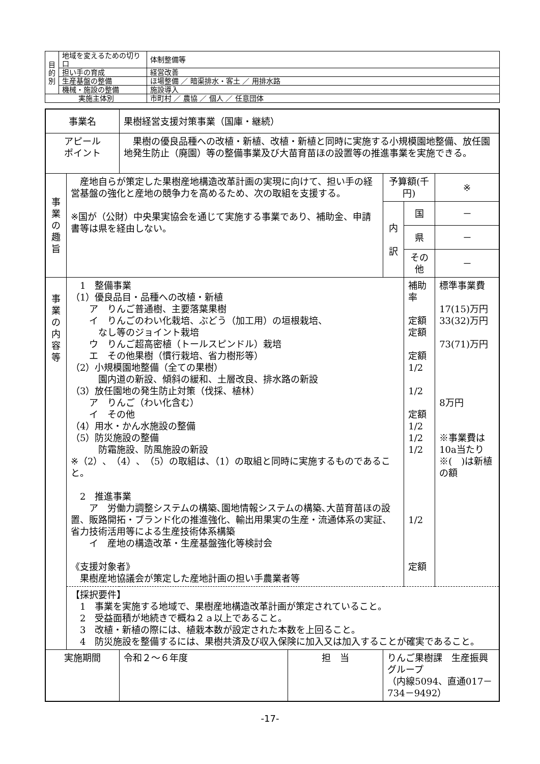| 目 的 別 | 地域を変えるための切り口 | 体制整備等 |
| | 担い手の育成 | 経営改善 |
| | 生産基盤の整備 | ほ場整備 ／ 暗渠排水・客土 ／ 用排水路 |
| | 機械・施設の整備 | 施設導入 |
| 実施主体別 | | 市町村 ／ 農協 ／ 個人 ／ 任意団体 |
| 事業名 | | 果樹経営支援対策事業（国庫・継続） | | | | |
| アピール ポイント | | 果樹の優良品種への改植・新植、改植・新植と同時に実施する小規模園地整備、放任園地発生防止（廃園）等の整備事業及び大苗育苗ほの設置等の推進事業を実施できる。 | | | | |
| 事 業 の 趣 旨 | 産地自らが策定した果樹産地構造改革計画の実現に向けて、担い手の経営基盤の強化と産地の競争力を高めるため、次の取組を支援する。 ※国が（公財）中央果実協会を通じて実施する事業であり、補助金、申請書等は県を経由しない。 | | | 予算額(千円) | | ※ |
| | | | | 内 訳 | 国 | － |
| | | | | | 県 | － |
| | | | | | その他 | － |
| 事 業 の 内 容 等 | 1 整備事業 （1）優良品目・品種への改植・新植 ア りんご普通樹、主要落葉果樹 イ りんごのわい化栽培、ぶどう（加工用）の垣根栽培、 なし等のジョイント栽培 ウ りんご超高密植（トールスピンドル）栽培 エ その他果樹（慣行栽培、省力樹形等） （2）小規模園地整備（全ての果樹） 園内道の新設、傾斜の緩和、土層改良、排水路の新設 （3）放任園地の発生防止対策（伐採、植林） ア りんご（わい化含む） イ その他 （4）用水・かん水施設の整備 （5）防災施設の整備 防霜施設、防風施設の新設 ※（2）、（4）、（5）の取組は、（1）の取組と同時に実施するものであること。 2 推進事業 ア 労働力調整システムの構築､園地情報システムの構築､大苗育苗ほの設置、販路開拓・ブランド化の推進強化、輸出用果実の生産・流通体系の実証、省力技術活用等による生産技術体系構築 イ 産地の構造改革・生産基盤強化等検討会 《支援対象者》 果樹産地協議会が策定した産地計画の担い手農業者等 | | | | 補助率 定額 定額 定額 1/2 1/2 定額 1/2 1/2 1/2 1/2 定額 | 標準事業費 17(15)万円 33(32)万円 73(71)万円 8万円 ※事業費は10a当たり ※( )は新植の額 |
| | 【採択要件】 1 事業を実施する地域で、果樹産地構造改革計画が策定されていること。 2 受益面積が地続きで概ね２ａ以上であること。 3 改植・新植の際には、植栽本数が設定された本数を上回ること。 4 防災施設を整備するには、果樹共済及び収入保険に加入又は加入することが確実であること。 | | | | | |
| 実施期間 | | 令和２～６年度 | 担 当 | りんご果樹課 生産振興グループ （内線5094、直通017－734－9492） | | |
-17-